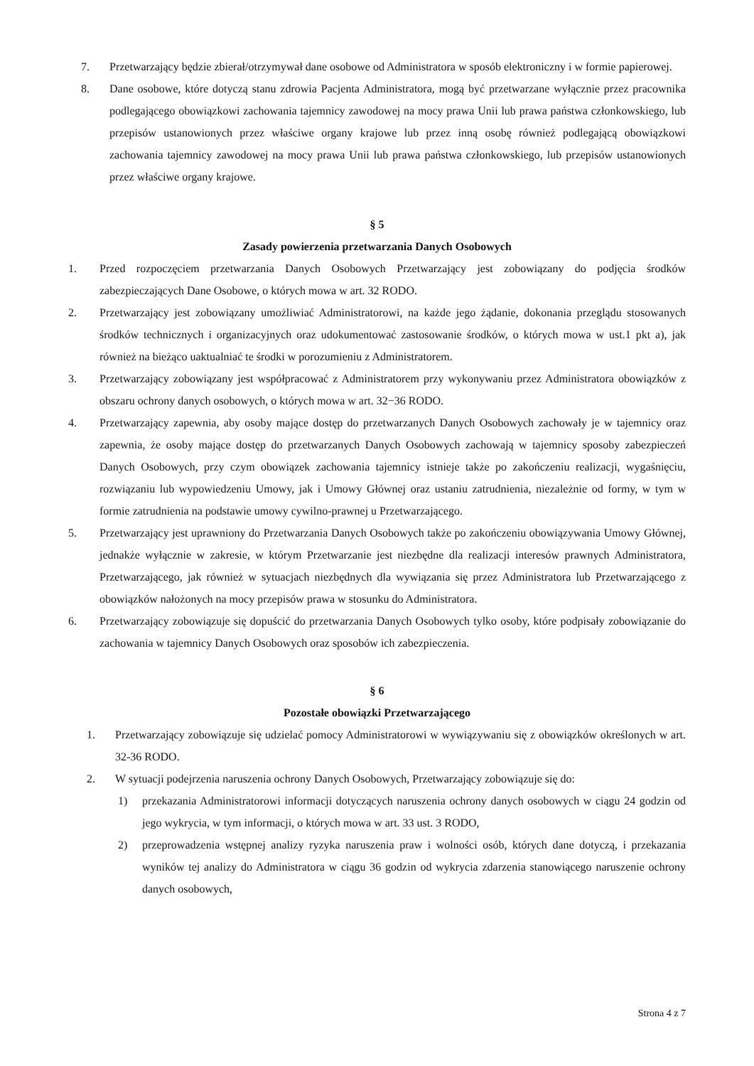7. Przetwarzający będzie zbierał/otrzymywał dane osobowe od Administratora w sposób elektroniczny i w formie papierowej.
8. Dane osobowe, które dotyczą stanu zdrowia Pacjenta Administratora, mogą być przetwarzane wyłącznie przez pracownika podlegającego obowiązkowi zachowania tajemnicy zawodowej na mocy prawa Unii lub prawa państwa członkowskiego, lub przepisów ustanowionych przez właściwe organy krajowe lub przez inną osobę również podlegającą obowiązkowi zachowania tajemnicy zawodowej na mocy prawa Unii lub prawa państwa członkowskiego, lub przepisów ustanowionych przez właściwe organy krajowe.
§ 5
Zasady powierzenia przetwarzania Danych Osobowych
1. Przed rozpoczęciem przetwarzania Danych Osobowych Przetwarzający jest zobowiązany do podjęcia środków zabezpieczających Dane Osobowe, o których mowa w art. 32 RODO.
2. Przetwarzający jest zobowiązany umożliwiać Administratorowi, na każde jego żądanie, dokonania przeglądu stosowanych środków technicznych i organizacyjnych oraz udokumentować zastosowanie środków, o których mowa w ust.1 pkt a), jak również na bieżąco uaktualniać te środki w porozumieniu z Administratorem.
3. Przetwarzający zobowiązany jest współpracować z Administratorem przy wykonywaniu przez Administratora obowiązków z obszaru ochrony danych osobowych, o których mowa w art. 32−36 RODO.
4. Przetwarzający zapewnia, aby osoby mające dostęp do przetwarzanych Danych Osobowych zachowały je w tajemnicy oraz zapewnia, że osoby mające dostęp do przetwarzanych Danych Osobowych zachowają w tajemnicy sposoby zabezpieczeń Danych Osobowych, przy czym obowiązek zachowania tajemnicy istnieje także po zakończeniu realizacji, wygaśnięciu, rozwiązaniu lub wypowiedzeniu Umowy, jak i Umowy Głównej oraz ustaniu zatrudnienia, niezależnie od formy, w tym w formie zatrudnienia na podstawie umowy cywilno-prawnej u Przetwarzającego.
5. Przetwarzający jest uprawniony do Przetwarzania Danych Osobowych także po zakończeniu obowiązywania Umowy Głównej, jednakże wyłącznie w zakresie, w którym Przetwarzanie jest niezbędne dla realizacji interesów prawnych Administratora, Przetwarzającego, jak również w sytuacjach niezbędnych dla wywiązania się przez Administratora lub Przetwarzającego z obowiązków nałożonych na mocy przepisów prawa w stosunku do Administratora.
6. Przetwarzający zobowiązuje się dopuścić do przetwarzania Danych Osobowych tylko osoby, które podpisały zobowiązanie do zachowania w tajemnicy Danych Osobowych oraz sposobów ich zabezpieczenia.
§ 6
Pozostałe obowiązki Przetwarzającego
1. Przetwarzający zobowiązuje się udzielać pomocy Administratorowi w wywiązywaniu się z obowiązków określonych w art. 32-36 RODO.
2. W sytuacji podejrzenia naruszenia ochrony Danych Osobowych, Przetwarzający zobowiązuje się do:
1) przekazania Administratorowi informacji dotyczących naruszenia ochrony danych osobowych w ciągu 24 godzin od jego wykrycia, w tym informacji, o których mowa w art. 33 ust. 3 RODO,
2) przeprowadzenia wstępnej analizy ryzyka naruszenia praw i wolności osób, których dane dotyczą, i przekazania wyników tej analizy do Administratora w ciągu 36 godzin od wykrycia zdarzenia stanowiącego naruszenie ochrony danych osobowych,
Strona 4 z 7